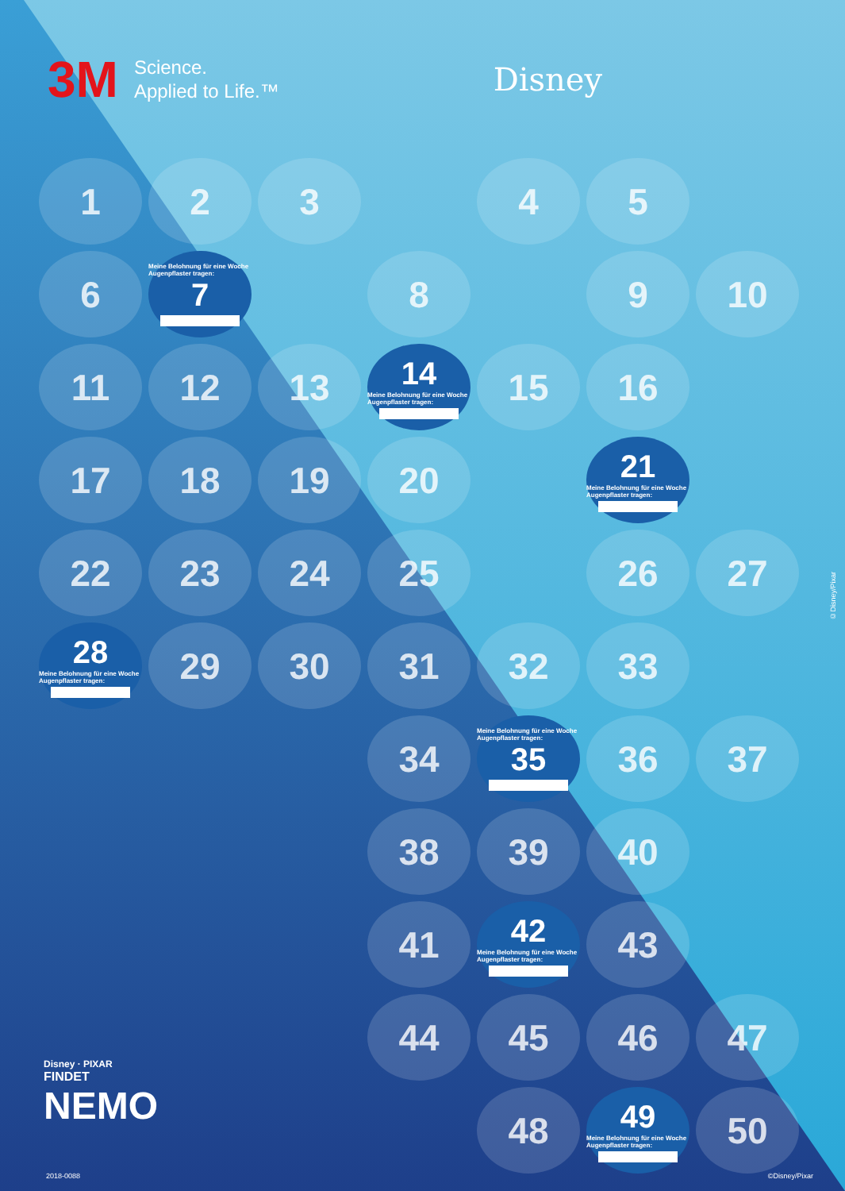3M Science.
Applied to Life.™ Disney
1
2
3
4
5
6
Meine Belohnung für eine Woche Augenpflaster tragen:
7
8
9
10
11
12
13
14
Meine Belohnung für eine Woche Augenpflaster tragen:
15
16
17
18
19
20
21
Meine Belohnung für eine Woche Augenpflaster tragen:
22
23
24
25
26
27
28
Meine Belohnung für eine Woche Augenpflaster tragen:
29
30
31
32
33
34
Meine Belohnung für eine Woche Augenpflaster tragen:
35
36
37
38
39
40
41
42
Meine Belohnung für eine Woche Augenpflaster tragen:
43
44
45
46
47
48
49
Meine Belohnung für eine Woche Augenpflaster tragen:
50
Disney · PIXAR
FINDET
NEMO
©Disney/Pixar
2018-0088 ©Disney/Pixar